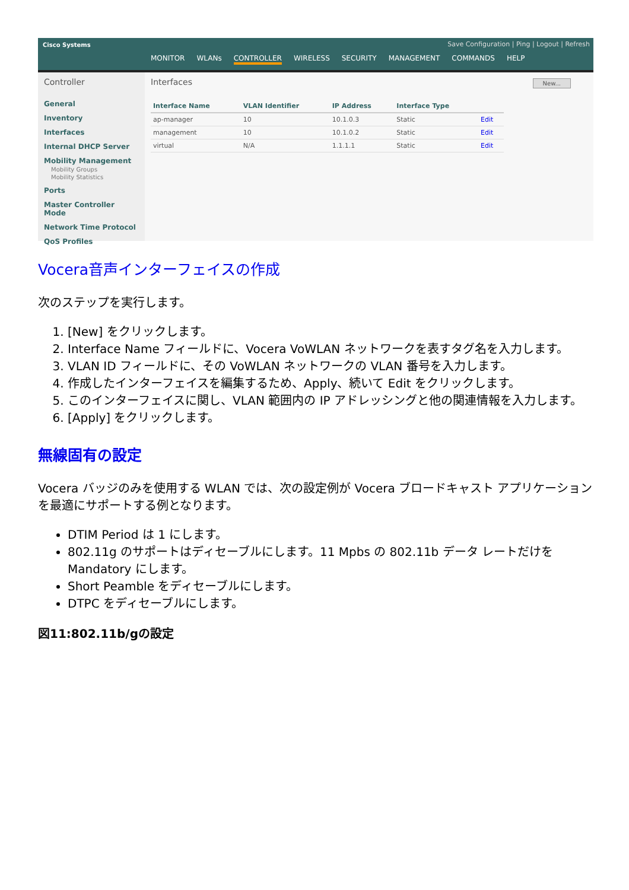Cisco Systems
Save Configuration | Ping | Logout | Refresh
MONITOR WLANs CONTROLLER WIRELESS SECURITY MANAGEMENT COMMANDS HELP
Controller
General
Inventory
Interfaces
Internal DHCP Server
Mobility Management
Mobility Groups
Mobility Statistics
Ports
Master Controller Mode
Network Time Protocol
QoS Profiles
Interfaces New...
| Interface Name | VLAN Identifier | IP Address | Interface Type | |
| --- | --- | --- | --- | --- |
| ap-manager | 10 | 10.1.0.3 | Static | Edit |
| management | 10 | 10.1.0.2 | Static | Edit |
| virtual | N/A | 1.1.1.1 | Static | Edit |
Vocera音声インターフェイスの作成
次のステップを実行します。
1. [New] をクリックします。
2. Interface Name フィールドに、Vocera VoWLAN ネットワークを表すタグ名を入力します。
3. VLAN ID フィールドに、その VoWLAN ネットワークの VLAN 番号を入力します。
4. 作成したインターフェイスを編集するため、Apply、続いて Edit をクリックします。
5. このインターフェイスに関し、VLAN 範囲内の IP アドレッシングと他の関連情報を入力します。
6. [Apply] をクリックします。
無線固有の設定
Vocera バッジのみを使用する WLAN では、次の設定例が Vocera ブロードキャスト アプリケーションを最適にサポートする例となります。
DTIM Period は 1 にします。
802.11g のサポートはディセーブルにします。11 Mpbs の 802.11b データ レートだけを Mandatory にします。
Short Peamble をディセーブルにします。
DTPC をディセーブルにします。
図11:802.11b/gの設定